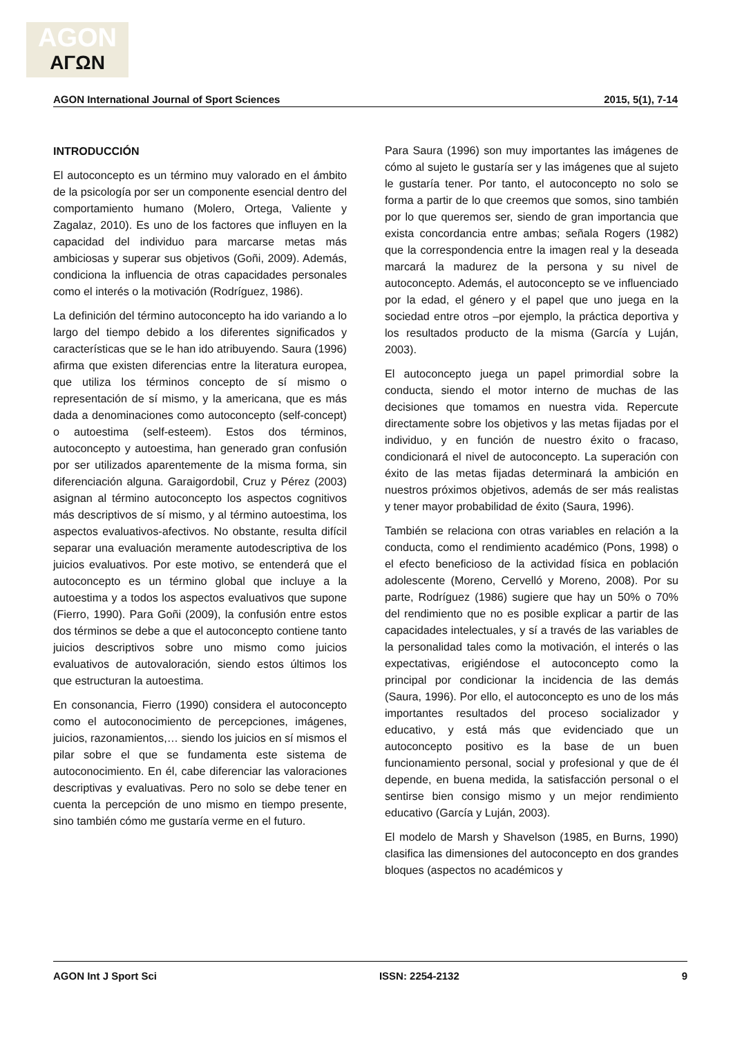AGON
ΑΓΩΝ
AGON International Journal of Sport Sciences 2015, 5(1), 7-14
INTRODUCCIÓN
El autoconcepto es un término muy valorado en el ámbito de la psicología por ser un componente esencial dentro del comportamiento humano (Molero, Ortega, Valiente y Zagalaz, 2010). Es uno de los factores que influyen en la capacidad del individuo para marcarse metas más ambiciosas y superar sus objetivos (Goñi, 2009). Además, condiciona la influencia de otras capacidades personales como el interés o la motivación (Rodríguez, 1986).
La definición del término autoconcepto ha ido variando a lo largo del tiempo debido a los diferentes significados y características que se le han ido atribuyendo. Saura (1996) afirma que existen diferencias entre la literatura europea, que utiliza los términos concepto de sí mismo o representación de sí mismo, y la americana, que es más dada a denominaciones como autoconcepto (self-concept) o autoestima (self-esteem). Estos dos términos, autoconcepto y autoestima, han generado gran confusión por ser utilizados aparentemente de la misma forma, sin diferenciación alguna. Garaigordobil, Cruz y Pérez (2003) asignan al término autoconcepto los aspectos cognitivos más descriptivos de sí mismo, y al término autoestima, los aspectos evaluativos-afectivos. No obstante, resulta difícil separar una evaluación meramente autodescriptiva de los juicios evaluativos. Por este motivo, se entenderá que el autoconcepto es un término global que incluye a la autoestima y a todos los aspectos evaluativos que supone (Fierro, 1990). Para Goñi (2009), la confusión entre estos dos términos se debe a que el autoconcepto contiene tanto juicios descriptivos sobre uno mismo como juicios evaluativos de autovaloración, siendo estos últimos los que estructuran la autoestima.
En consonancia, Fierro (1990) considera el autoconcepto como el autoconocimiento de percepciones, imágenes, juicios, razonamientos,… siendo los juicios en sí mismos el pilar sobre el que se fundamenta este sistema de autoconocimiento. En él, cabe diferenciar las valoraciones descriptivas y evaluativas. Pero no solo se debe tener en cuenta la percepción de uno mismo en tiempo presente, sino también cómo me gustaría verme en el futuro.
Para Saura (1996) son muy importantes las imágenes de cómo al sujeto le gustaría ser y las imágenes que al sujeto le gustaría tener. Por tanto, el autoconcepto no solo se forma a partir de lo que creemos que somos, sino también por lo que queremos ser, siendo de gran importancia que exista concordancia entre ambas; señala Rogers (1982) que la correspondencia entre la imagen real y la deseada marcará la madurez de la persona y su nivel de autoconcepto. Además, el autoconcepto se ve influenciado por la edad, el género y el papel que uno juega en la sociedad entre otros –por ejemplo, la práctica deportiva y los resultados producto de la misma (García y Luján, 2003).
El autoconcepto juega un papel primordial sobre la conducta, siendo el motor interno de muchas de las decisiones que tomamos en nuestra vida. Repercute directamente sobre los objetivos y las metas fijadas por el individuo, y en función de nuestro éxito o fracaso, condicionará el nivel de autoconcepto. La superación con éxito de las metas fijadas determinará la ambición en nuestros próximos objetivos, además de ser más realistas y tener mayor probabilidad de éxito (Saura, 1996).
También se relaciona con otras variables en relación a la conducta, como el rendimiento académico (Pons, 1998) o el efecto beneficioso de la actividad física en población adolescente (Moreno, Cervelló y Moreno, 2008). Por su parte, Rodríguez (1986) sugiere que hay un 50% o 70% del rendimiento que no es posible explicar a partir de las capacidades intelectuales, y sí a través de las variables de la personalidad tales como la motivación, el interés o las expectativas, erigiéndose el autoconcepto como la principal por condicionar la incidencia de las demás (Saura, 1996). Por ello, el autoconcepto es uno de los más importantes resultados del proceso socializador y educativo, y está más que evidenciado que un autoconcepto positivo es la base de un buen funcionamiento personal, social y profesional y que de él depende, en buena medida, la satisfacción personal o el sentirse bien consigo mismo y un mejor rendimiento educativo (García y Luján, 2003).
El modelo de Marsh y Shavelson (1985, en Burns, 1990) clasifica las dimensiones del autoconcepto en dos grandes bloques (aspectos no académicos y
AGON Int J Sport Sci ISSN: 2254-2132 9